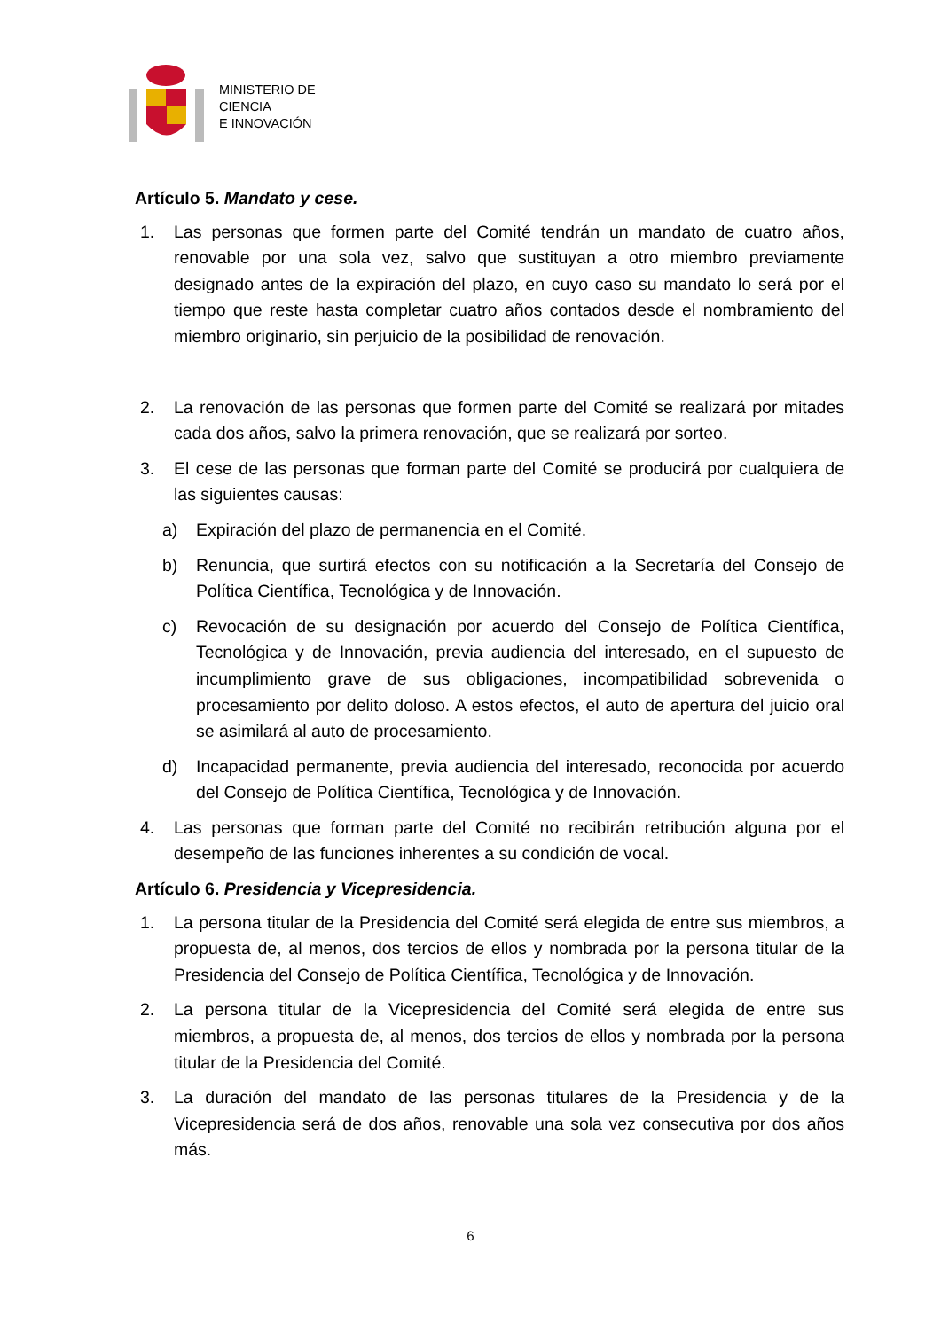MINISTERIO DE
CIENCIA
E INNOVACIÓN
Artículo 5. Mandato y cese.
1. Las personas que formen parte del Comité tendrán un mandato de cuatro años, renovable por una sola vez, salvo que sustituyan a otro miembro previamente designado antes de la expiración del plazo, en cuyo caso su mandato lo será por el tiempo que reste hasta completar cuatro años contados desde el nombramiento del miembro originario, sin perjuicio de la posibilidad de renovación.
2. La renovación de las personas que formen parte del Comité se realizará por mitades cada dos años, salvo la primera renovación, que se realizará por sorteo.
3. El cese de las personas que forman parte del Comité se producirá por cualquiera de las siguientes causas:
a) Expiración del plazo de permanencia en el Comité.
b) Renuncia, que surtirá efectos con su notificación a la Secretaría del Consejo de Política Científica, Tecnológica y de Innovación.
c) Revocación de su designación por acuerdo del Consejo de Política Científica, Tecnológica y de Innovación, previa audiencia del interesado, en el supuesto de incumplimiento grave de sus obligaciones, incompatibilidad sobrevenida o procesamiento por delito doloso. A estos efectos, el auto de apertura del juicio oral se asimilará al auto de procesamiento.
d) Incapacidad permanente, previa audiencia del interesado, reconocida por acuerdo del Consejo de Política Científica, Tecnológica y de Innovación.
4. Las personas que forman parte del Comité no recibirán retribución alguna por el desempeño de las funciones inherentes a su condición de vocal.
Artículo 6. Presidencia y Vicepresidencia.
1. La persona titular de la Presidencia del Comité será elegida de entre sus miembros, a propuesta de, al menos, dos tercios de ellos y nombrada por la persona titular de la Presidencia del Consejo de Política Científica, Tecnológica y de Innovación.
2. La persona titular de la Vicepresidencia del Comité será elegida de entre sus miembros, a propuesta de, al menos, dos tercios de ellos y nombrada por la persona titular de la Presidencia del Comité.
3. La duración del mandato de las personas titulares de la Presidencia y de la Vicepresidencia será de dos años, renovable una sola vez consecutiva por dos años más.
6